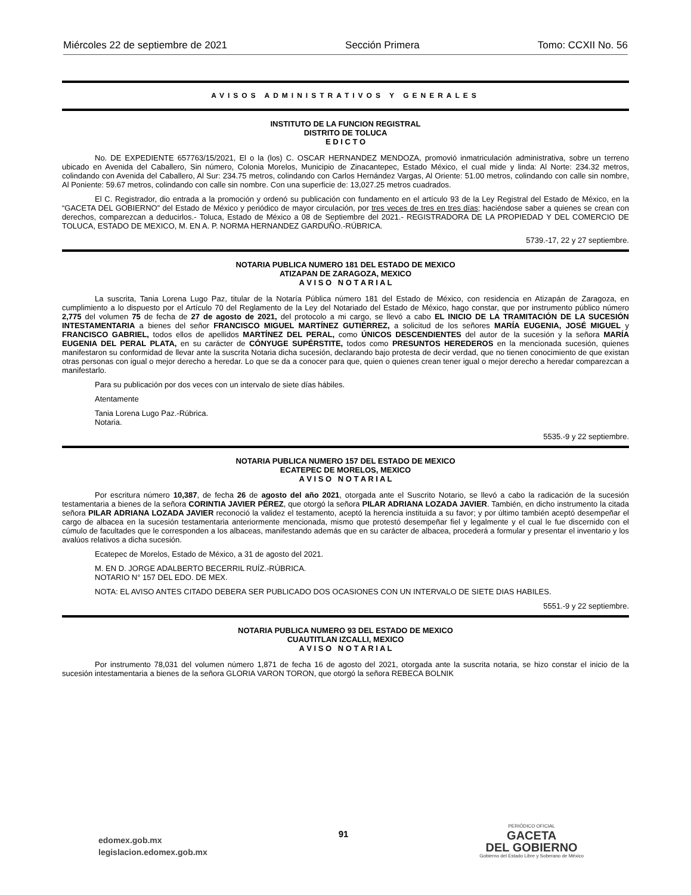Miércoles 22 de septiembre de 2021 Sección Primera Tomo: CCXII No. 56
AVISOS ADMINISTRATIVOS Y GENERALES
INSTITUTO DE LA FUNCION REGISTRAL
DISTRITO DE TOLUCA
E D I C T O
No. DE EXPEDIENTE 657763/15/2021, El o la (los) C. OSCAR HERNANDEZ MENDOZA, promovió inmatriculación administrativa, sobre un terreno ubicado en Avenida del Caballero, Sin número, Colonia Morelos, Municipio de Zinacantepec, Estado México, el cual mide y linda: Al Norte: 234.32 metros, colindando con Avenida del Caballero, Al Sur: 234.75 metros, colindando con Carlos Hernández Vargas, Al Oriente: 51.00 metros, colindando con calle sin nombre, Al Poniente: 59.67 metros, colindando con calle sin nombre. Con una superficie de: 13,027.25 metros cuadrados.
El C. Registrador, dio entrada a la promoción y ordenó su publicación con fundamento en el artículo 93 de la Ley Registral del Estado de México, en la “GACETA DEL GOBIERNO” del Estado de México y periódico de mayor circulación, por tres veces de tres en tres días; haciéndose saber a quienes se crean con derechos, comparezcan a deducirlos.- Toluca, Estado de México a 08 de Septiembre del 2021.- REGISTRADORA DE LA PROPIEDAD Y DEL COMERCIO DE TOLUCA, ESTADO DE MEXICO, M. EN A. P. NORMA HERNANDEZ GARDUÑO.-RÚBRICA.
5739.-17, 22 y 27 septiembre.
NOTARIA PUBLICA NUMERO 181 DEL ESTADO DE MEXICO
ATIZAPAN DE ZARAGOZA, MEXICO
A V I S O N O T A R I A L
La suscrita, Tania Lorena Lugo Paz, titular de la Notaría Pública número 181 del Estado de México, con residencia en Atizapán de Zaragoza, en cumplimiento a lo dispuesto por el Artículo 70 del Reglamento de la Ley del Notariado del Estado de México, hago constar, que por instrumento público número 2,775 del volumen 75 de fecha de 27 de agosto de 2021, del protocolo a mi cargo, se llevó a cabo EL INICIO DE LA TRAMITACIÓN DE LA SUCESIÓN INTESTAMENTARIA a bienes del señor FRANCISCO MIGUEL MARTÍNEZ GUTIÉRREZ, a solicitud de los señores MARÍA EUGENIA, JOSÉ MIGUEL y FRANCISCO GABRIEL, todos ellos de apellidos MARTÍNEZ DEL PERAL, como ÚNICOS DESCENDIENTES del autor de la sucesión y la señora MARÍA EUGENIA DEL PERAL PLATA, en su carácter de CÓNYUGE SUPÉRSTITE, todos como PRESUNTOS HEREDEROS en la mencionada sucesión, quienes manifestaron su conformidad de llevar ante la suscrita Notaria dicha sucesión, declarando bajo protesta de decir verdad, que no tienen conocimiento de que existan otras personas con igual o mejor derecho a heredar. Lo que se da a conocer para que, quien o quienes crean tener igual o mejor derecho a heredar comparezcan a manifestarlo.
Para su publicación por dos veces con un intervalo de siete días hábiles.
Atentamente
Tania Lorena Lugo Paz.-Rúbrica.
Notaria.
5535.-9 y 22 septiembre.
NOTARIA PUBLICA NUMERO 157 DEL ESTADO DE MEXICO
ECATEPEC DE MORELOS, MEXICO
A V I S O N O T A R I A L
Por escritura número 10,387, de fecha 26 de agosto del año 2021, otorgada ante el Suscrito Notario, se llevó a cabo la radicación de la sucesión testamentaria a bienes de la señora CORINTIA JAVIER PÉREZ, que otorgó la señora PILAR ADRIANA LOZADA JAVIER. También, en dicho instrumento la citada señora PILAR ADRIANA LOZADA JAVIER reconoció la validez el testamento, aceptó la herencia instituida a su favor; y por último también aceptó desempeñar el cargo de albacea en la sucesión testamentaria anteriormente mencionada, mismo que protestó desempeñar fiel y legalmente y el cual le fue discernido con el cúmulo de facultades que le corresponden a los albaceas, manifestando además que en su carácter de albacea, procederá a formular y presentar el inventario y los avalúos relativos a dicha sucesión.
Ecatepec de Morelos, Estado de México, a 31 de agosto del 2021.
M. EN D. JORGE ADALBERTO BECERRIL RUÍZ.-RÚBRICA.
NOTARIO N° 157 DEL EDO. DE MEX.
NOTA: EL AVISO ANTES CITADO DEBERA SER PUBLICADO DOS OCASIONES CON UN INTERVALO DE SIETE DIAS HABILES.
5551.-9 y 22 septiembre.
NOTARIA PUBLICA NUMERO 93 DEL ESTADO DE MEXICO
CUAUTITLAN IZCALLI, MEXICO
A V I S O N O T A R I A L
Por instrumento 78,031 del volumen número 1,871 de fecha 16 de agosto del 2021, otorgada ante la suscrita notaria, se hizo constar el inicio de la sucesión intestamentaria a bienes de la señora GLORIA VARON TORON, que otorgó la señora REBECA BOLNIK
edomex.gob.mx
legislacion.edomex.gob.mx
91
PERIÓDICO OFICIAL
GACETA
DEL GOBIERNO
Gobierno del Estado Libre y Soberano de México